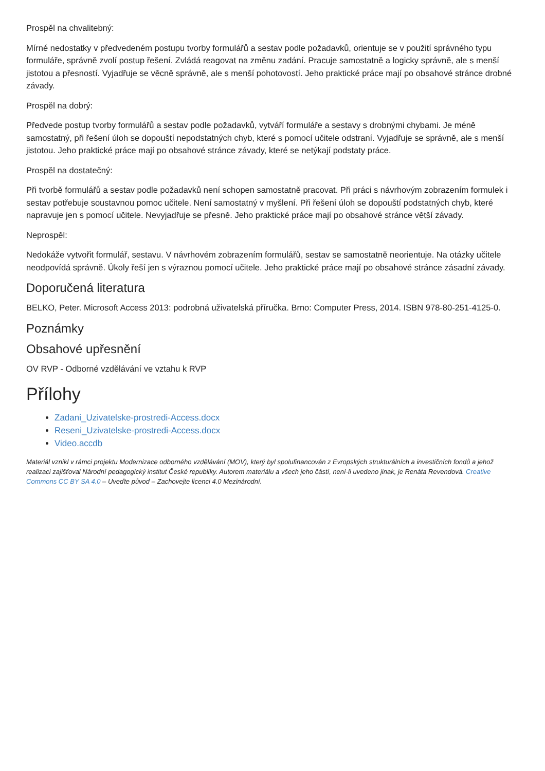Prospěl na chvalitebný:
Mírné nedostatky v předvedeném postupu tvorby formulářů a sestav podle požadavků, orientuje se v použití správného typu formuláře, správně zvolí postup řešení. Zvládá reagovat na změnu zadání. Pracuje samostatně a logicky správně, ale s menší jistotou a přesností. Vyjadřuje se věcně správně, ale s menší pohotovostí. Jeho praktické práce mají po obsahové stránce drobné závady.
Prospěl na dobrý:
Předvede postup tvorby formulářů a sestav podle požadavků, vytváří formuláře a sestavy s drobnými chybami. Je méně samostatný, při řešení úloh se dopouští nepodstatných chyb, které s pomocí učitele odstraní. Vyjadřuje se správně, ale s menší jistotou. Jeho praktické práce mají po obsahové stránce závady, které se netýkají podstaty práce.
Prospěl na dostatečný:
Při tvorbě formulářů a sestav podle požadavků není schopen samostatně pracovat. Při práci s návrhovým zobrazením formulek i sestav potřebuje soustavnou pomoc učitele. Není samostatný v myšlení. Při řešení úloh se dopouští podstatných chyb, které napravuje jen s pomocí učitele. Nevyjadřuje se přesně. Jeho praktické práce mají po obsahové stránce větší závady.
Neprospěl:
Nedokáže vytvořit formulář, sestavu. V návrhovém zobrazením formulářů, sestav se samostatně neorientuje. Na otázky učitele neodpovídá správně. Úkoly řeší jen s výraznou pomocí učitele. Jeho praktické práce mají po obsahové stránce zásadní závady.
Doporučená literatura
BELKO, Peter. Microsoft Access 2013: podrobná uživatelská příručka. Brno: Computer Press, 2014. ISBN 978-80-251-4125-0.
Poznámky
Obsahové upřesnění
OV RVP - Odborné vzdělávání ve vztahu k RVP
Přílohy
Zadani_Uzivatelske-prostredi-Access.docx
Reseni_Uzivatelske-prostredi-Access.docx
Video.accdb
Materiál vznikl v rámci projektu Modernizace odborného vzdělávání (MOV), který byl spolufinancován z Evropských strukturálních a investičních fondů a jehož realizaci zajišťoval Národní pedagogický institut České republiky. Autorem materiálu a všech jeho částí, není-li uvedeno jinak, je Renáta Revendová. Creative Commons CC BY SA 4.0 – Uveďte původ – Zachovejte licenci 4.0 Mezinárodní.